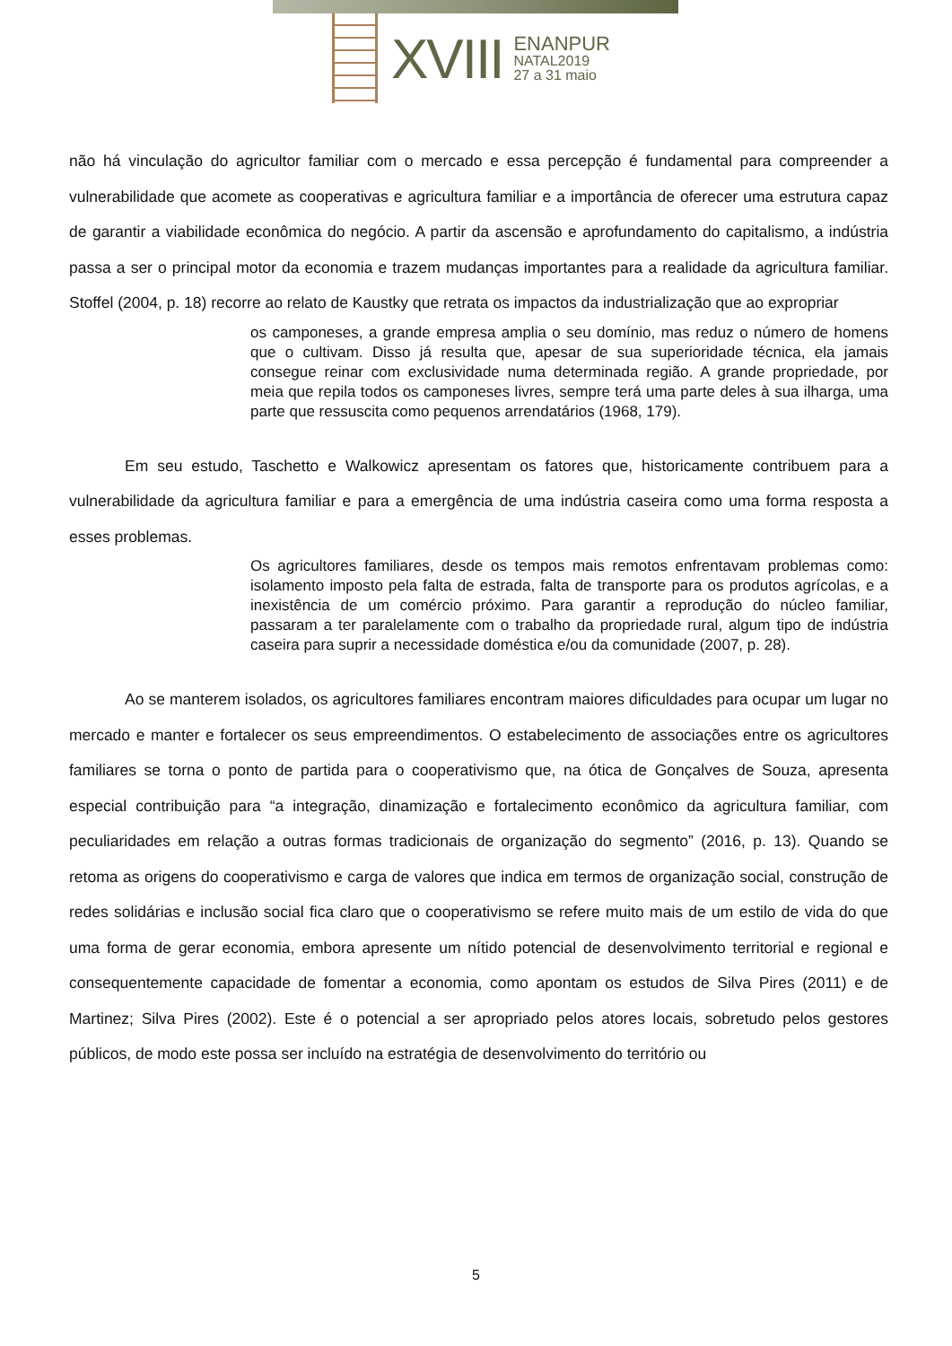XVIII
ENANPUR
NATAL2019
27 a 31 maio
não há vinculação do agricultor familiar com o mercado e essa percepção é fundamental para compreender a vulnerabilidade que acomete as cooperativas e agricultura familiar e a importância de oferecer uma estrutura capaz de garantir a viabilidade econômica do negócio. A partir da ascensão e aprofundamento do capitalismo, a indústria passa a ser o principal motor da economia e trazem mudanças importantes para a realidade da agricultura familiar. Stoffel (2004, p. 18) recorre ao relato de Kaustky que retrata os impactos da industrialização que ao expropriar
os camponeses, a grande empresa amplia o seu domínio, mas reduz o número de homens que o cultivam. Disso já resulta que, apesar de sua superioridade técnica, ela jamais consegue reinar com exclusividade numa determinada região. A grande propriedade, por meia que repila todos os camponeses livres, sempre terá uma parte deles à sua ilharga, uma parte que ressuscita como pequenos arrendatários (1968, 179).
Em seu estudo, Taschetto e Walkowicz apresentam os fatores que, historicamente contribuem para a vulnerabilidade da agricultura familiar e para a emergência de uma indústria caseira como uma forma resposta a esses problemas.
Os agricultores familiares, desde os tempos mais remotos enfrentavam problemas como: isolamento imposto pela falta de estrada, falta de transporte para os produtos agrícolas, e a inexistência de um comércio próximo. Para garantir a reprodução do núcleo familiar, passaram a ter paralelamente com o trabalho da propriedade rural, algum tipo de indústria caseira para suprir a necessidade doméstica e/ou da comunidade (2007, p. 28).
Ao se manterem isolados, os agricultores familiares encontram maiores dificuldades para ocupar um lugar no mercado e manter e fortalecer os seus empreendimentos. O estabelecimento de associações entre os agricultores familiares se torna o ponto de partida para o cooperativismo que, na ótica de Gonçalves de Souza, apresenta especial contribuição para “a integração, dinamização e fortalecimento econômico da agricultura familiar, com peculiaridades em relação a outras formas tradicionais de organização do segmento” (2016, p. 13). Quando se retoma as origens do cooperativismo e carga de valores que indica em termos de organização social, construção de redes solidárias e inclusão social fica claro que o cooperativismo se refere muito mais de um estilo de vida do que uma forma de gerar economia, embora apresente um nítido potencial de desenvolvimento territorial e regional e consequentemente capacidade de fomentar a economia, como apontam os estudos de Silva Pires (2011) e de Martinez; Silva Pires (2002). Este é o potencial a ser apropriado pelos atores locais, sobretudo pelos gestores públicos, de modo este possa ser incluído na estratégia de desenvolvimento do território ou
5